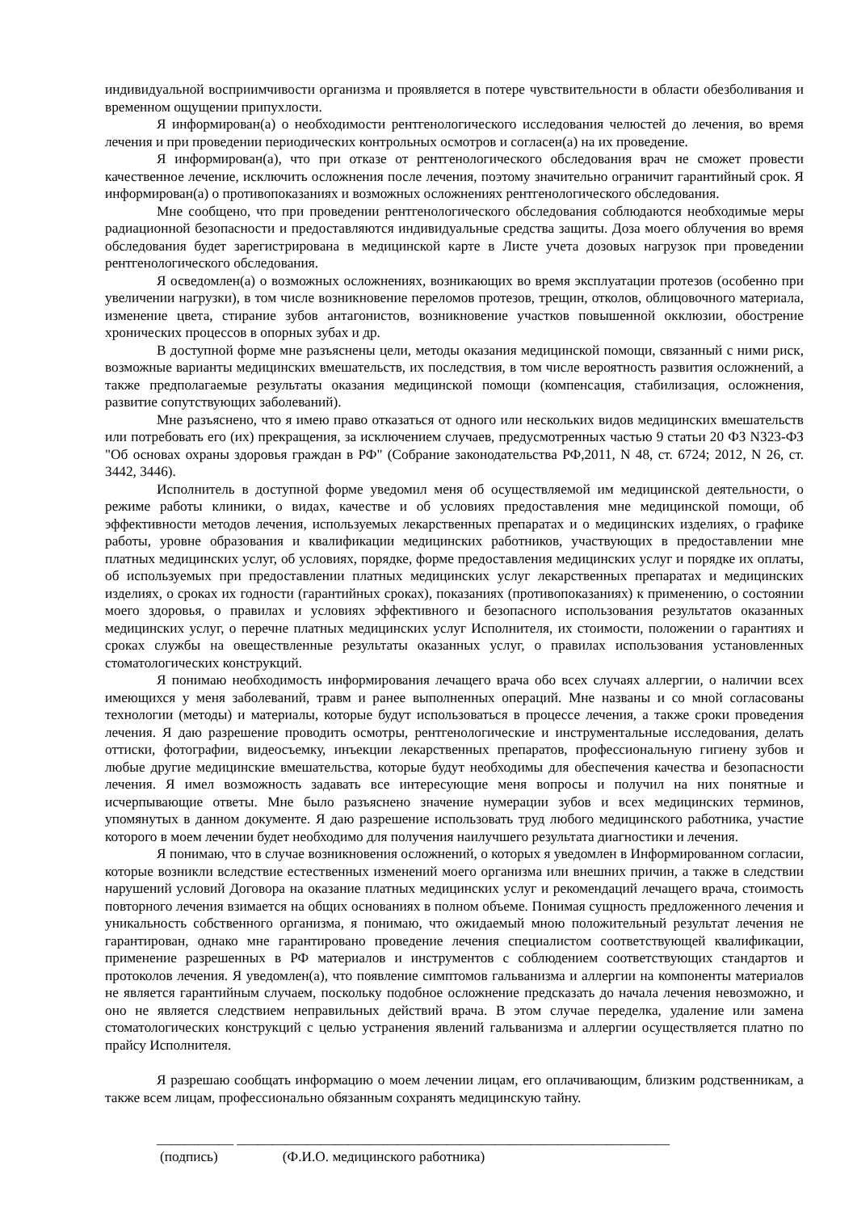индивидуальной восприимчивости организма и проявляется в потере чувствительности в области обезболивания и временном ощущении припухлости.
Я информирован(а) о необходимости рентгенологического исследования челюстей до лечения, во время лечения и при проведении периодических контрольных осмотров и согласен(а) на их проведение.
Я информирован(а), что при отказе от рентгенологического обследования врач не сможет провести качественное лечение, исключить осложнения после лечения, поэтому значительно ограничит гарантийный срок. Я информирован(а) о противопоказаниях и возможных осложнениях рентгенологического обследования.
Мне сообщено, что при проведении рентгенологического обследования соблюдаются необходимые меры радиационной безопасности и предоставляются индивидуальные средства защиты. Доза моего облучения во время обследования будет зарегистрирована в медицинской карте в Листе учета дозовых нагрузок при проведении рентгенологического обследования.
Я осведомлен(а) о возможных осложнениях, возникающих во время эксплуатации протезов (особенно при увеличении нагрузки), в том числе возникновение переломов протезов, трещин, отколов, облицовочного материала, изменение цвета, стирание зубов антагонистов, возникновение участков повышенной окклюзии, обострение хронических процессов в опорных зубах и др.
В доступной форме мне разъяснены цели, методы оказания медицинской помощи, связанный с ними риск, возможные варианты медицинских вмешательств, их последствия, в том числе вероятность развития осложнений, а также предполагаемые результаты оказания медицинской помощи (компенсация, стабилизация, осложнения, развитие сопутствующих заболеваний).
Мне разъяснено, что я имею право отказаться от одного или нескольких видов медицинских вмешательств или потребовать его (их) прекращения, за исключением случаев, предусмотренных частью 9 статьи 20 ФЗ N323-ФЗ "Об основах охраны здоровья граждан в РФ" (Собрание законодательства РФ,2011, N 48, ст. 6724; 2012, N 26, ст. 3442, 3446).
Исполнитель в доступной форме уведомил меня об осуществляемой им медицинской деятельности, о режиме работы клиники, о видах, качестве и об условиях предоставления мне медицинской помощи, об эффективности методов лечения, используемых лекарственных препаратах и о медицинских изделиях, о графике работы, уровне образования и квалификации медицинских работников, участвующих в предоставлении мне платных медицинских услуг, об условиях, порядке, форме предоставления медицинских услуг и порядке их оплаты, об используемых при предоставлении платных медицинских услуг лекарственных препаратах и медицинских изделиях, о сроках их годности (гарантийных сроках), показаниях (противопоказаниях) к применению, о состоянии моего здоровья, о правилах и условиях эффективного и безопасного использования результатов оказанных медицинских услуг, о перечне платных медицинских услуг Исполнителя, их стоимости, положении о гарантиях и сроках службы на овеществленные результаты оказанных услуг, о правилах использования установленных стоматологических конструкций.
Я понимаю необходимость информирования лечащего врача обо всех случаях аллергии, о наличии всех имеющихся у меня заболеваний, травм и ранее выполненных операций. Мне названы и со мной согласованы технологии (методы) и материалы, которые будут использоваться в процессе лечения, а также сроки проведения лечения. Я даю разрешение проводить осмотры, рентгенологические и инструментальные исследования, делать оттиски, фотографии, видеосъемку, инъекции лекарственных препаратов, профессиональную гигиену зубов и любые другие медицинские вмешательства, которые будут необходимы для обеспечения качества и безопасности лечения. Я имел возможность задавать все интересующие меня вопросы и получил на них понятные и исчерпывающие ответы. Мне было разъяснено значение нумерации зубов и всех медицинских терминов, упомянутых в данном документе. Я даю разрешение использовать труд любого медицинского работника, участие которого в моем лечении будет необходимо для получения наилучшего результата диагностики и лечения.
Я понимаю, что в случае возникновения осложнений, о которых я уведомлен в Информированном согласии, которые возникли вследствие естественных изменений моего организма или внешних причин, а также в следствии нарушений условий Договора на оказание платных медицинских услуг и рекомендаций лечащего врача, стоимость повторного лечения взимается на общих основаниях в полном объеме. Понимая сущность предложенного лечения и уникальность собственного организма, я понимаю, что ожидаемый мною положительный результат лечения не гарантирован, однако мне гарантировано проведение лечения специалистом соответствующей квалификации, применение разрешенных в РФ материалов и инструментов с соблюдением соответствующих стандартов и протоколов лечения. Я уведомлен(а), что появление симптомов гальванизма и аллергии на компоненты материалов не является гарантийным случаем, поскольку подобное осложнение предсказать до начала лечения невозможно, и оно не является следствием неправильных действий врача. В этом случае переделка, удаление или замена стоматологических конструкций с целью устранения явлений гальванизма и аллергии осуществляется платно по прайсу Исполнителя.
Я разрешаю сообщать информацию о моем лечении лицам, его оплачивающим, близким родственникам, а также всем лицам, профессионально обязанным сохранять медицинскую тайну.
___________ ______________________________________________________________
(подпись) (Ф.И.О. медицинского работника)